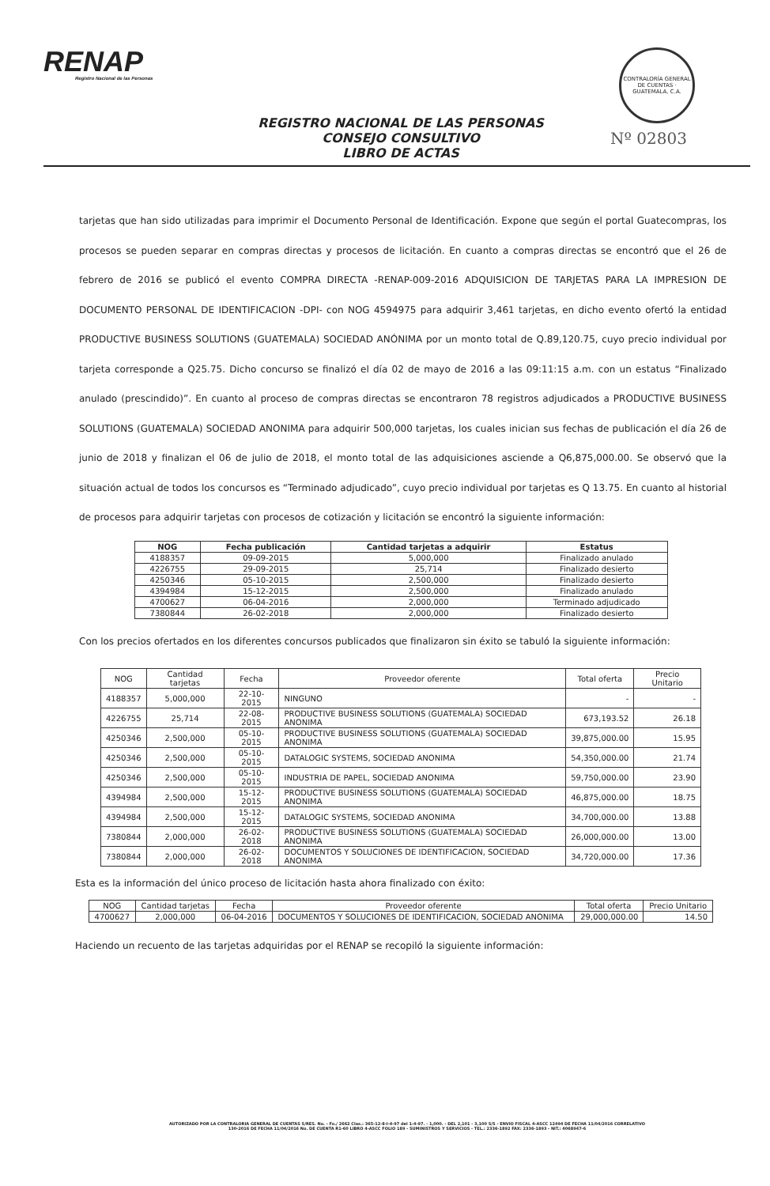RENAP
Registro Nacional de las Personas
CONTRALORÍA GENERAL DE CUENTAS · GUATEMALA, C.A.
REGISTRO NACIONAL DE LAS PERSONAS
CONSEJO CONSULTIVO
LIBRO DE ACTAS
Nº 02803
tarjetas que han sido utilizadas para imprimir el Documento Personal de Identificación. Expone que según el portal Guatecompras, los procesos se pueden separar en compras directas y procesos de licitación. En cuanto a compras directas se encontró que el 26 de febrero de 2016 se publicó el evento COMPRA DIRECTA -RENAP-009-2016 ADQUISICION DE TARJETAS PARA LA IMPRESION DE DOCUMENTO PERSONAL DE IDENTIFICACION -DPI- con NOG 4594975 para adquirir 3,461 tarjetas, en dicho evento ofertó la entidad PRODUCTIVE BUSINESS SOLUTIONS (GUATEMALA) SOCIEDAD ANÓNIMA por un monto total de Q.89,120.75, cuyo precio individual por tarjeta corresponde a Q25.75. Dicho concurso se finalizó el día 02 de mayo de 2016 a las 09:11:15 a.m. con un estatus “Finalizado anulado (prescindido)”. En cuanto al proceso de compras directas se encontraron 78 registros adjudicados a PRODUCTIVE BUSINESS SOLUTIONS (GUATEMALA) SOCIEDAD ANONIMA para adquirir 500,000 tarjetas, los cuales inician sus fechas de publicación el día 26 de junio de 2018 y finalizan el 06 de julio de 2018, el monto total de las adquisiciones asciende a Q6,875,000.00. Se observó que la situación actual de todos los concursos es “Terminado adjudicado”, cuyo precio individual por tarjetas es Q 13.75. En cuanto al historial de procesos para adquirir tarjetas con procesos de cotización y licitación se encontró la siguiente información:
| NOG | Fecha publicación | Cantidad tarjetas a adquirir | Estatus |
| --- | --- | --- | --- |
| 4188357 | 09-09-2015 | 5,000,000 | Finalizado anulado |
| 4226755 | 29-09-2015 | 25,714 | Finalizado desierto |
| 4250346 | 05-10-2015 | 2,500,000 | Finalizado desierto |
| 4394984 | 15-12-2015 | 2,500,000 | Finalizado anulado |
| 4700627 | 06-04-2016 | 2,000,000 | Terminado adjudicado |
| 7380844 | 26-02-2018 | 2,000,000 | Finalizado desierto |
Con los precios ofertados en los diferentes concursos publicados que finalizaron sin éxito se tabuló la siguiente información:
| NOG | Cantidad tarjetas | Fecha | Proveedor oferente | Total oferta | Precio Unitario |
| --- | --- | --- | --- | --- | --- |
| 4188357 | 5,000,000 | 22-10-2015 | NINGUNO | - | - |
| 4226755 | 25,714 | 22-08-2015 | PRODUCTIVE BUSINESS SOLUTIONS (GUATEMALA) SOCIEDAD ANONIMA | 673,193.52 | 26.18 |
| 4250346 | 2,500,000 | 05-10-2015 | PRODUCTIVE BUSINESS SOLUTIONS (GUATEMALA) SOCIEDAD ANONIMA | 39,875,000.00 | 15.95 |
| 4250346 | 2,500,000 | 05-10-2015 | DATALOGIC SYSTEMS, SOCIEDAD ANONIMA | 54,350,000.00 | 21.74 |
| 4250346 | 2,500,000 | 05-10-2015 | INDUSTRIA DE PAPEL, SOCIEDAD ANONIMA | 59,750,000.00 | 23.90 |
| 4394984 | 2,500,000 | 15-12-2015 | PRODUCTIVE BUSINESS SOLUTIONS (GUATEMALA) SOCIEDAD ANONIMA | 46,875,000.00 | 18.75 |
| 4394984 | 2,500,000 | 15-12-2015 | DATALOGIC SYSTEMS, SOCIEDAD ANONIMA | 34,700,000.00 | 13.88 |
| 7380844 | 2,000,000 | 26-02-2018 | PRODUCTIVE BUSINESS SOLUTIONS (GUATEMALA) SOCIEDAD ANONIMA | 26,000,000.00 | 13.00 |
| 7380844 | 2,000,000 | 26-02-2018 | DOCUMENTOS Y SOLUCIONES DE IDENTIFICACION, SOCIEDAD ANONIMA | 34,720,000.00 | 17.36 |
Esta es la información del único proceso de licitación hasta ahora finalizado con éxito:
| NOG | Cantidad tarjetas | Fecha | Proveedor oferente | Total oferta | Precio Unitario |
| --- | --- | --- | --- | --- | --- |
| 4700627 | 2,000,000 | 06-04-2016 | DOCUMENTOS Y SOLUCIONES DE IDENTIFICACION, SOCIEDAD ANONIMA | 29,000,000.00 | 14.50 |
Haciendo un recuento de las tarjetas adquiridas por el RENAP se recopiló la siguiente información:
AUTORIZADO POR LA CONTRALORIA GENERAL DE CUENTAS S/RES. No. - Fo./ 2662 Clas.: 365-12-8-I-4-97 del 1-4-97. - 1,000. - DEL 2,101 - 3,100 S/S - ENVIO FISCAL 4-ASCC 12494 DE FECHA 11/04/2016 CORRELATIVO
130-2016 DE FECHA 11/04/2016 No. DE CUENTA R1-60 LIBRO 4-ASCC FOLIO 189 - SUMINISTROS Y SERVICIOS - TEL.: 2336-1892 FAX: 2336-1893 - NIT.: 4068947-6